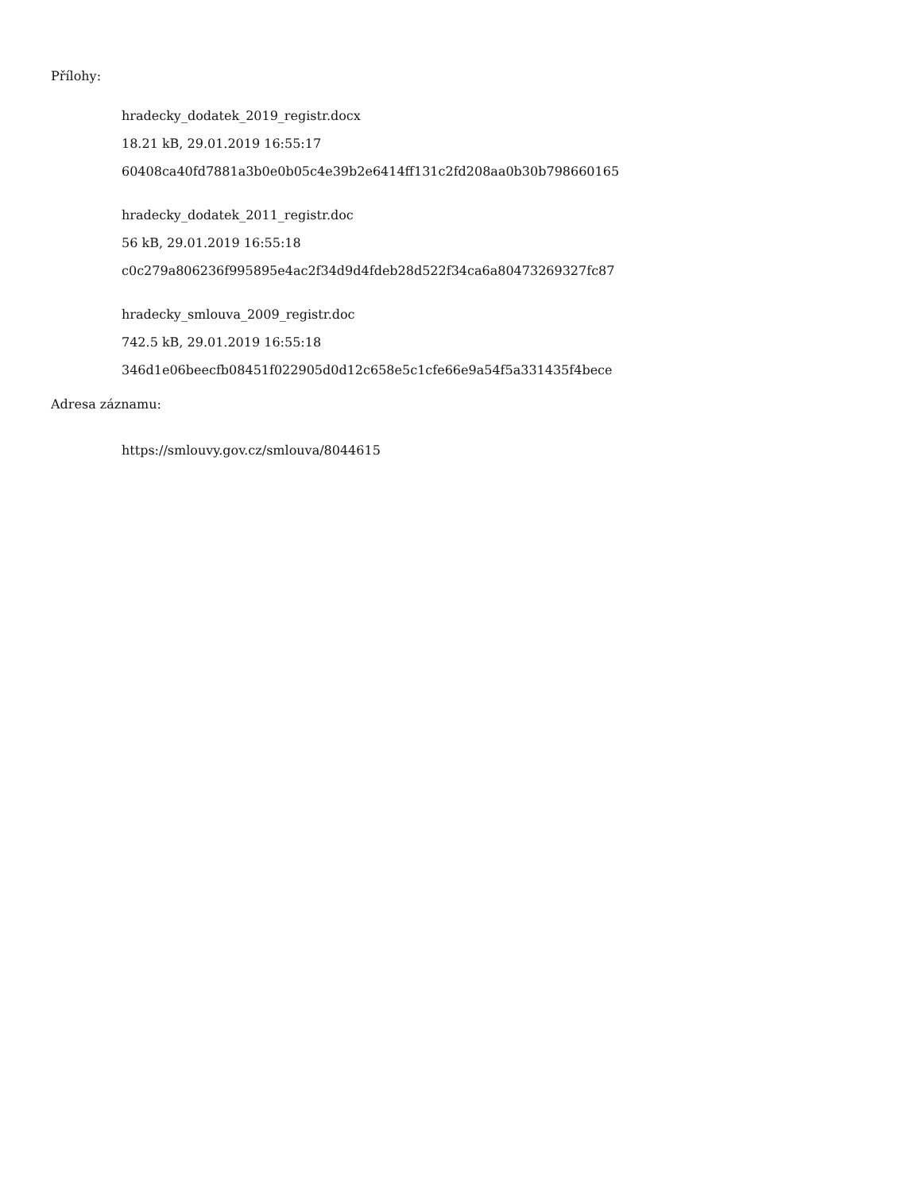Přílohy:
hradecky_dodatek_2019_registr.docx
18.21 kB, 29.01.2019 16:55:17
60408ca40fd7881a3b0e0b05c4e39b2e6414ff131c2fd208aa0b30b798660165
hradecky_dodatek_2011_registr.doc
56 kB, 29.01.2019 16:55:18
c0c279a806236f995895e4ac2f34d9d4fdeb28d522f34ca6a80473269327fc87
hradecky_smlouva_2009_registr.doc
742.5 kB, 29.01.2019 16:55:18
346d1e06beecfb08451f022905d0d12c658e5c1cfe66e9a54f5a331435f4bece
Adresa záznamu:
https://smlouvy.gov.cz/smlouva/8044615